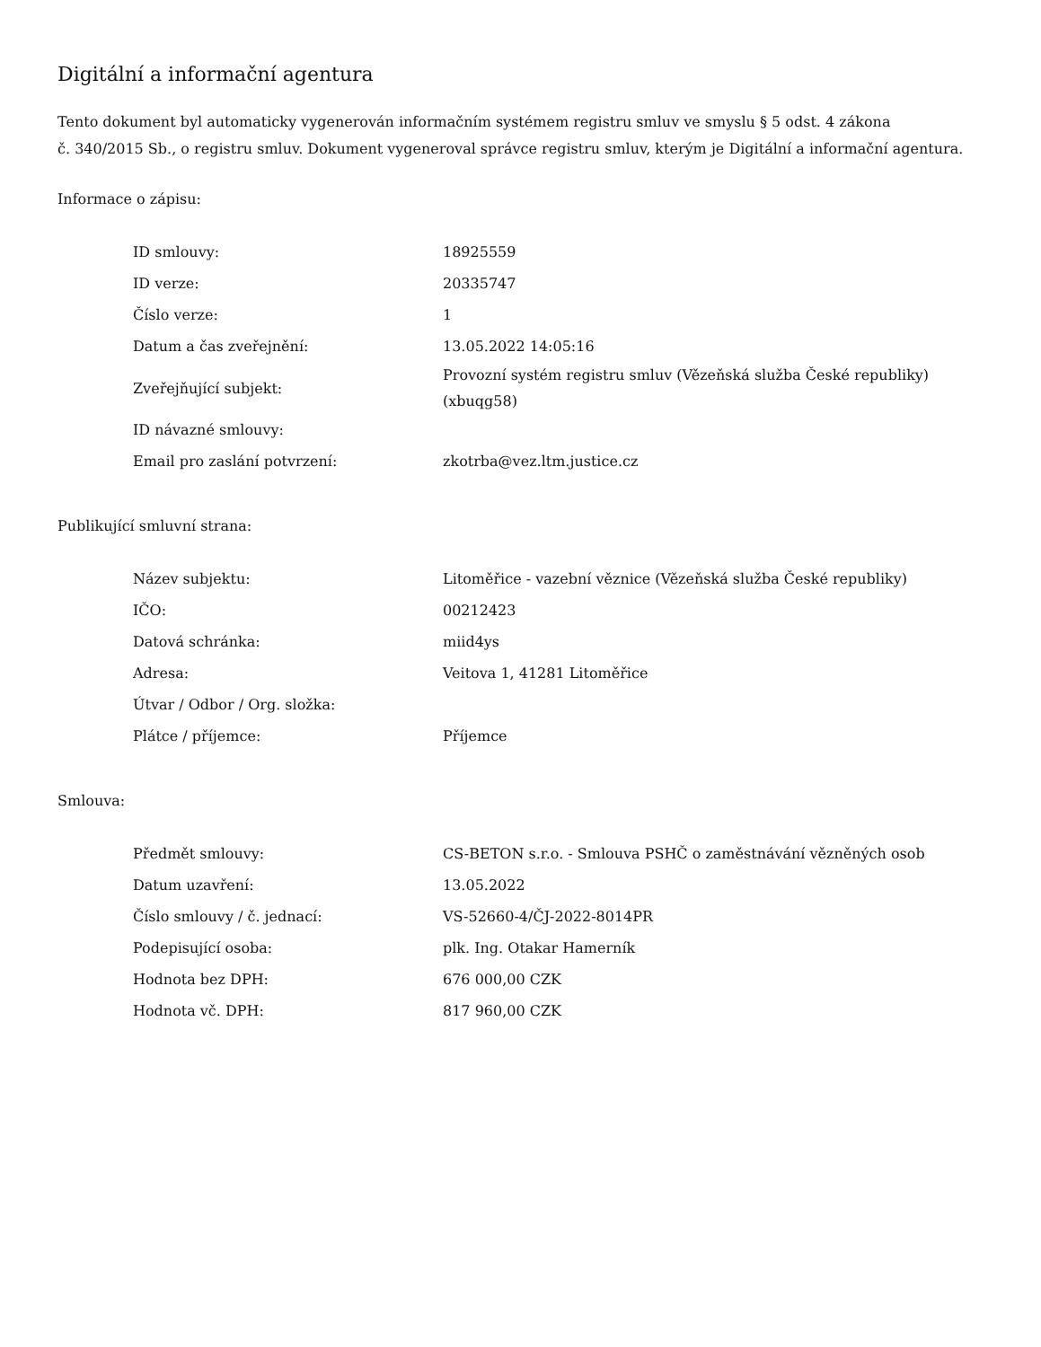Digitální a informační agentura
Tento dokument byl automaticky vygenerován informačním systémem registru smluv ve smyslu § 5 odst. 4 zákona
č. 340/2015 Sb., o registru smluv. Dokument vygeneroval správce registru smluv, kterým je Digitální a informační agentura.
Informace o zápisu:
| ID smlouvy: | 18925559 |
| ID verze: | 20335747 |
| Číslo verze: | 1 |
| Datum a čas zveřejnění: | 13.05.2022 14:05:16 |
| Zveřejňující subjekt: | Provozní systém registru smluv (Vězeňská služba České republiky) (xbuqg58) |
| ID návazné smlouvy: | |
| Email pro zaslání potvrzení: | zkotrba@vez.ltm.justice.cz |
Publikující smluvní strana:
| Název subjektu: | Litoměřice - vazební věznice (Vězeňská služba České republiky) |
| IČO: | 00212423 |
| Datová schránka: | miid4ys |
| Adresa: | Veitova 1, 41281 Litoměřice |
| Útvar / Odbor / Org. složka: | |
| Plátce / příjemce: | Příjemce |
Smlouva:
| Předmět smlouvy: | CS-BETON s.r.o. - Smlouva PSHČ o zaměstnávání vězněných osob |
| Datum uzavření: | 13.05.2022 |
| Číslo smlouvy / č. jednací: | VS-52660-4/ČJ-2022-8014PR |
| Podepisující osoba: | plk. Ing. Otakar Hamerník |
| Hodnota bez DPH: | 676 000,00 CZK |
| Hodnota vč. DPH: | 817 960,00 CZK |